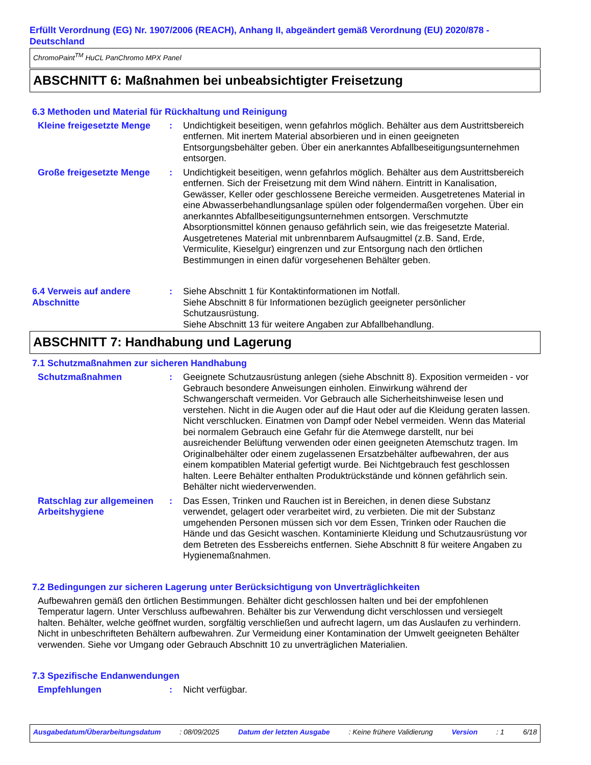Erfüllt Verordnung (EG) Nr. 1907/2006 (REACH), Anhang II, abgeändert gemäß Verordnung (EU) 2020/878 - Deutschland
ChromoPaint<sup>TM</sup> HuCL PanChromo MPX Panel
ABSCHNITT 6: Maßnahmen bei unbeabsichtigter Freisetzung
6.3 Methoden und Material für Rückhaltung und Reinigung
Kleine freigesetzte Menge
: Undichtigkeit beseitigen, wenn gefahrlos möglich. Behälter aus dem Austrittsbereich entfernen. Mit inertem Material absorbieren und in einen geeigneten Entsorgungsbehälter geben. Über ein anerkanntes Abfallbeseitigungsunternehmen entsorgen.
Große freigesetzte Menge
: Undichtigkeit beseitigen, wenn gefahrlos möglich. Behälter aus dem Austrittsbereich entfernen. Sich der Freisetzung mit dem Wind nähern. Eintritt in Kanalisation, Gewässer, Keller oder geschlossene Bereiche vermeiden. Ausgetretenes Material in eine Abwasserbehandlungsanlage spülen oder folgendermaßen vorgehen. Über ein anerkanntes Abfallbeseitigungsunternehmen entsorgen. Verschmutzte Absorptionsmittel können genauso gefährlich sein, wie das freigesetzte Material. Ausgetretenes Material mit unbrennbarem Aufsaugmittel (z.B. Sand, Erde, Vermiculite, Kieselgur) eingrenzen und zur Entsorgung nach den örtlichen Bestimmungen in einen dafür vorgesehenen Behälter geben.
6.4 Verweis auf andere Abschnitte
: Siehe Abschnitt 1 für Kontaktinformationen im Notfall.
Siehe Abschnitt 8 für Informationen bezüglich geeigneter persönlicher Schutzausrüstung.
Siehe Abschnitt 13 für weitere Angaben zur Abfallbehandlung.
ABSCHNITT 7: Handhabung und Lagerung
7.1 Schutzmaßnahmen zur sicheren Handhabung
Schutzmaßnahmen : Geeignete Schutzausrüstung anlegen (siehe Abschnitt 8). Exposition vermeiden - vor Gebrauch besondere Anweisungen einholen. Einwirkung während der Schwangerschaft vermeiden. Vor Gebrauch alle Sicherheitshinweise lesen und verstehen. Nicht in die Augen oder auf die Haut oder auf die Kleidung geraten lassen. Nicht verschlucken. Einatmen von Dampf oder Nebel vermeiden. Wenn das Material bei normalem Gebrauch eine Gefahr für die Atemwege darstellt, nur bei ausreichender Belüftung verwenden oder einen geeigneten Atemschutz tragen. Im Originalbehälter oder einem zugelassenen Ersatzbehälter aufbewahren, der aus einem kompatiblen Material gefertigt wurde. Bei Nichtgebrauch fest geschlossen halten. Leere Behälter enthalten Produktrückstände und können gefährlich sein. Behälter nicht wiederverwenden.
Ratschlag zur allgemeinen Arbeitshygiene
: Das Essen, Trinken und Rauchen ist in Bereichen, in denen diese Substanz verwendet, gelagert oder verarbeitet wird, zu verbieten. Die mit der Substanz umgehenden Personen müssen sich vor dem Essen, Trinken oder Rauchen die Hände und das Gesicht waschen. Kontaminierte Kleidung und Schutzausrüstung vor dem Betreten des Essbereichs entfernen. Siehe Abschnitt 8 für weitere Angaben zu Hygienemaßnahmen.
7.2 Bedingungen zur sicheren Lagerung unter Berücksichtigung von Unverträglichkeiten
Aufbewahren gemäß den örtlichen Bestimmungen. Behälter dicht geschlossen halten und bei der empfohlenen Temperatur lagern. Unter Verschluss aufbewahren. Behälter bis zur Verwendung dicht verschlossen und versiegelt halten. Behälter, welche geöffnet wurden, sorgfältig verschließen und aufrecht lagern, um das Auslaufen zu verhindern. Nicht in unbeschrifteten Behältern aufbewahren. Zur Vermeidung einer Kontamination der Umwelt geeigneten Behälter verwenden. Siehe vor Umgang oder Gebrauch Abschnitt 10 zu unverträglichen Materialien.
7.3 Spezifische Endanwendungen
Empfehlungen : Nicht verfügbar.
Ausgabedatum/Überarbeitungsdatum: 08/09/2025 Datum der letzten Ausgabe: Keine frühere Validierung Version: 1 6/18